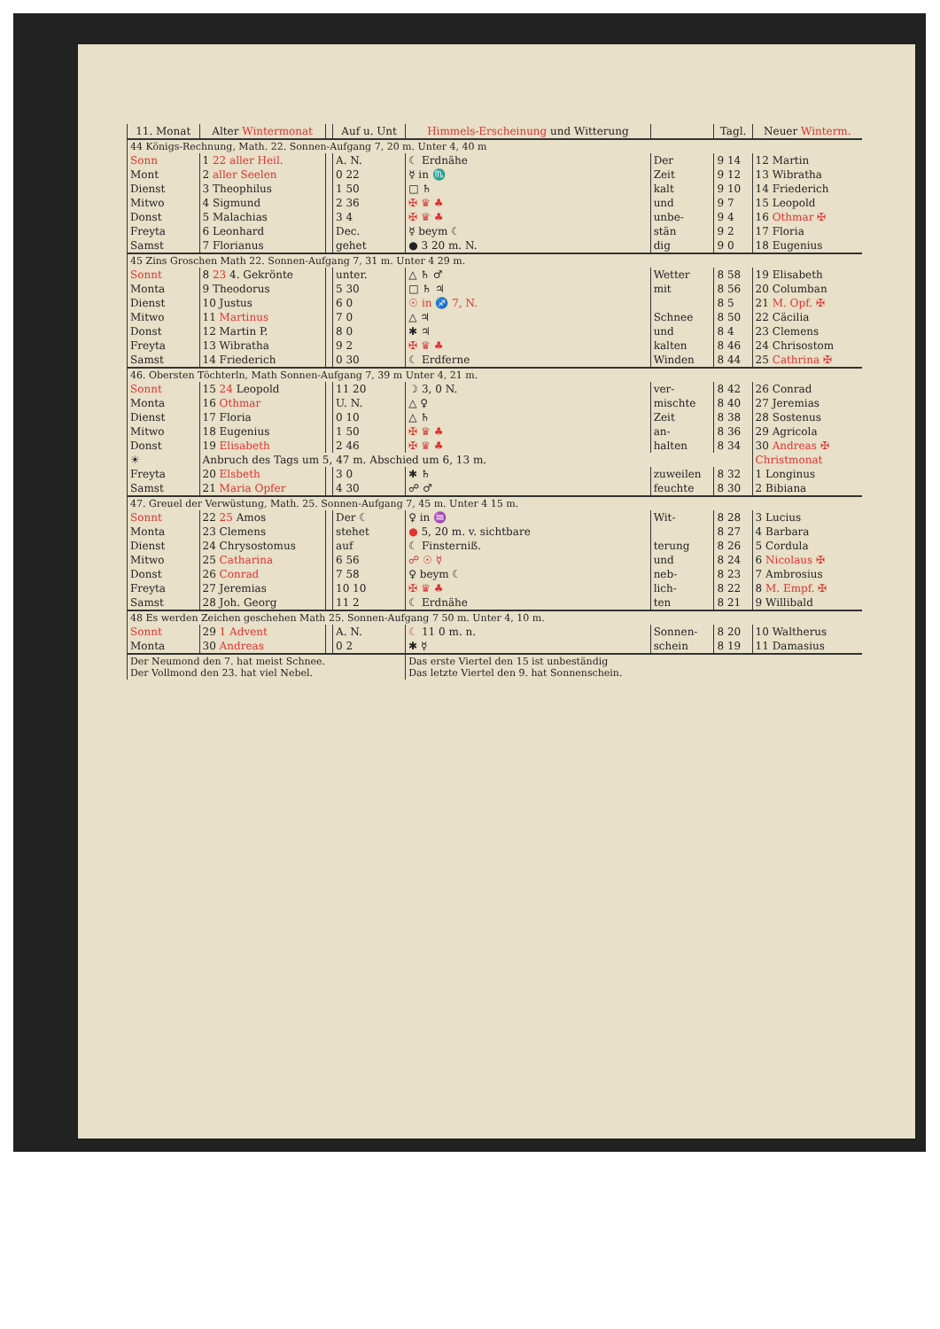| 11. Monat | Alter Wintermonat | | Auf u. Unt | Himmels-Erscheinung und Witterung | | Tagl. | Neuer Winterm. |
| --- | --- | --- | --- | --- | --- | --- | --- |
| 44 Königs-Rechnung, Math. 22. Sonnen-Aufgang 7, 20 m. Unter 4, 40 m | | | | | | | |
| Sonn | 1 22 aller Heil. | | A. N. | ☾ Erdnähe | Der | 9 14 | 12 Martin |
| Mont | 2 aller Seelen | | 0 22 | ☿ in ♏ | Zeit | 9 12 | 13 Wibratha |
| Dienst | 3 Theophilus | | 1 50 | □ ♄ | kalt | 9 10 | 14 Friederich |
| Mitwo | 4 Sigmund | | 2 36 | ✠ ♛ ♣ | und | 9 7 | 15 Leopold |
| Donst | 5 Malachias | | 3 4 | ✠ ♛ ♣ | unbe- | 9 4 | 16 Othmar ✠ |
| Freyta | 6 Leonhard | | Dec. | ☿ beym ☾ | stän | 9 2 | 17 Floria |
| Samst | 7 Florianus | | gehet | ● 3 20 m. N. | dig | 9 0 | 18 Eugenius |
| 45 Zins Groschen Math 22. Sonnen-Aufgang 7, 31 m. Unter 4 29 m. | | | | | | | |
| Sonnt | 8 23 4. Gekrönte | | unter. | △ ♄ ♂ | Wetter | 8 58 | 19 Elisabeth |
| Monta | 9 Theodorus | | 5 30 | □ ♄ ♃ | mit | 8 56 | 20 Columban |
| Dienst | 10 Justus | | 6 0 | ☉ in ♐ 7, N. | | 8 5 | 21 M. Opf. ✠ |
| Mitwo | 11 Martinus | | 7 0 | △ ♃ | Schnee | 8 50 | 22 Cäcilia |
| Donst | 12 Martin P. | | 8 0 | ✱ ♃ | und | 8 4 | 23 Clemens |
| Freyta | 13 Wibratha | | 9 2 | ✠ ♛ ♣ | kalten | 8 46 | 24 Chrisostom |
| Samst | 14 Friederich | | 0 30 | ☾ Erdferne | Winden | 8 44 | 25 Cathrina ✠ |
| 46. Obersten Töchterln, Math Sonnen-Aufgang 7, 39 m Unter 4, 21 m. | | | | | | | |
| Sonnt | 15 24 Leopold | | 11 20 | ☽ 3, 0 N. | ver- | 8 42 | 26 Conrad |
| Monta | 16 Othmar | | U. N. | △ ♀ | mischte | 8 40 | 27 Jeremias |
| Dienst | 17 Floria | | 0 10 | △ ♄ | Zeit | 8 38 | 28 Sostenus |
| Mitwo | 18 Eugenius | | 1 50 | ✠ ♛ ♣ | an- | 8 36 | 29 Agricola |
| Donst | 19 Elisabeth | | 2 46 | ✠ ♛ ♣ | halten | 8 34 | 30 Andreas ✠ |
| ☀ | Anbruch des Tags um 5, 47 m. Abschied um 6, 13 m. | | | | | | Christmonat |
| Freyta | 20 Elsbeth | | 3 0 | ✱ ♄ | zuweilen | 8 32 | 1 Longinus |
| Samst | 21 Maria Opfer | | 4 30 | ☍ ♂ | feuchte | 8 30 | 2 Bibiana |
| 47. Greuel der Verwüstung, Math. 25. Sonnen-Aufgang 7, 45 m. Unter 4 15 m. | | | | | | | |
| Sonnt | 22 25 Amos | | Der ☾ | ♀ in ♒ | Wit- | 8 28 | 3 Lucius |
| Monta | 23 Clemens | | stehet | ● 5, 20 m. v. sichtbare | | 8 27 | 4 Barbara |
| Dienst | 24 Chrysostomus | | auf | ☾ Finsterniß. | terung | 8 26 | 5 Cordula |
| Mitwo | 25 Catharina | | 6 56 | ☍ ☉ ☿ | und | 8 24 | 6 Nicolaus ✠ |
| Donst | 26 Conrad | | 7 58 | ♀ beym ☾ | neb- | 8 23 | 7 Ambrosius |
| Freyta | 27 Jeremias | | 10 10 | ✠ ♛ ♣ | lich- | 8 22 | 8 M. Empf. ✠ |
| Samst | 28 Joh. Georg | | 11 2 | ☾ Erdnähe | ten | 8 21 | 9 Willibald |
| 48 Es werden Zeichen geschehen Math 25. Sonnen-Aufgang 7 50 m. Unter 4, 10 m. | | | | | | | |
| Sonnt | 29 1 Advent | | A. N. | ☾ 11 0 m. n. | Sonnen- | 8 20 | 10 Waltherus |
| Monta | 30 Andreas | | 0 2 | ✱ ☿ | schein | 8 19 | 11 Damasius |
| Der Neumond den 7. hat meist Schnee. Der Vollmond den 23. hat viel Nebel. | | | | Das erste Viertel den 15 ist unbeständig Das letzte Viertel den 9. hat Sonnenschein. | | | |